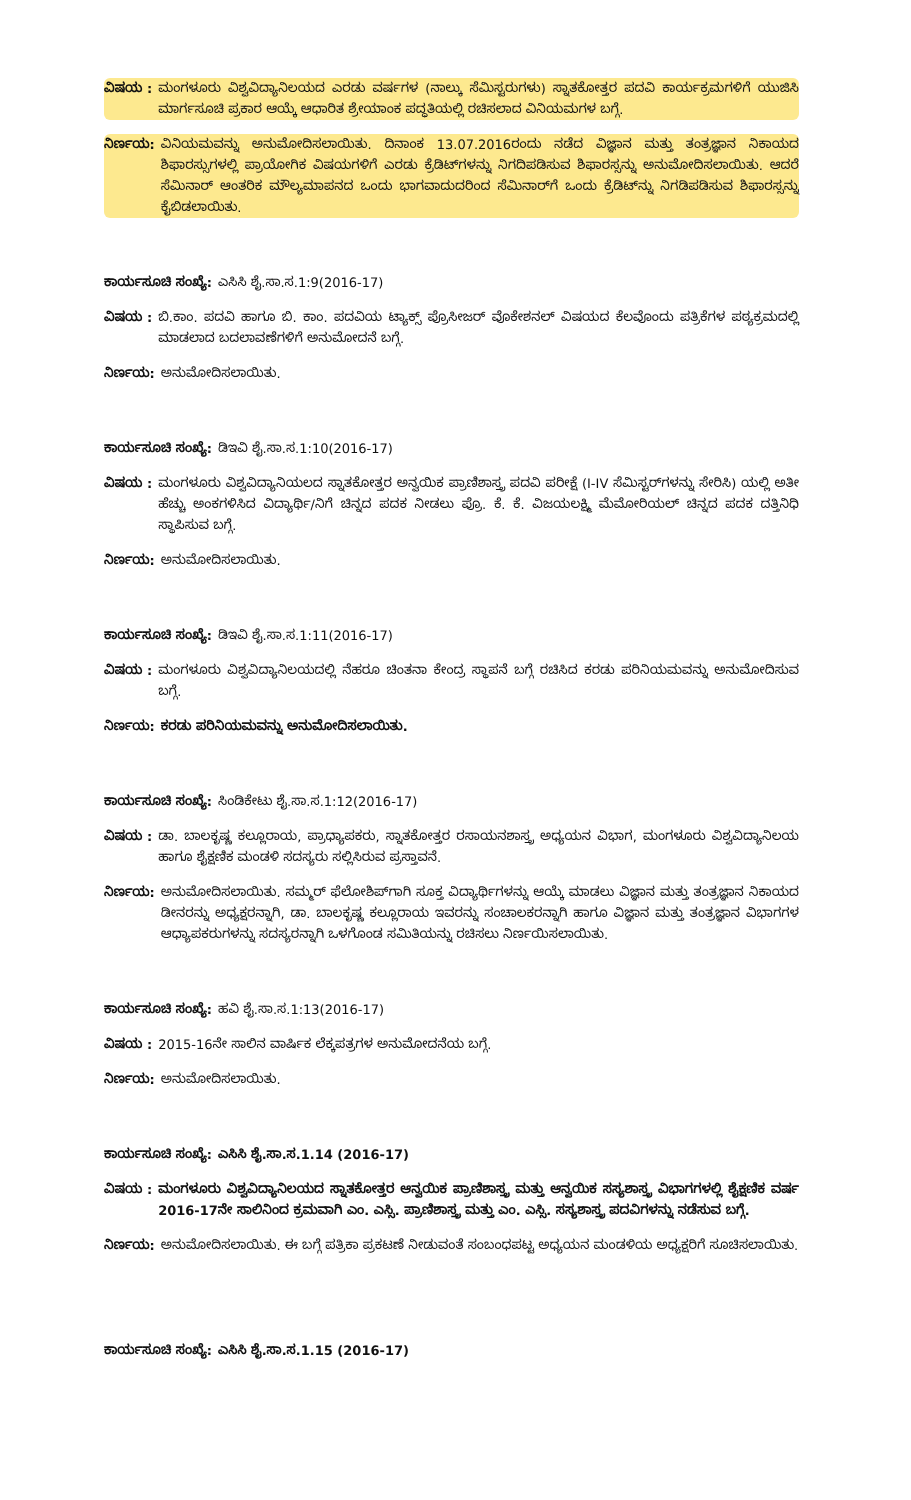ವಿಷಯ : ಮಂಗಳೂರು ವಿಶ್ವವಿದ್ಯಾನಿಲಯದ ಎರಡು ವರ್ಷಗಳ (ನಾಲ್ಕು ಸೆಮಿಸ್ಟರುಗಳು) ಸ್ನಾತಕೋತ್ತರ ಪದವಿ ಕಾರ್ಯಕ್ರಮಗಳಿಗೆ ಯುಜಿಸಿ ಮಾರ್ಗಸೂಚಿ ಪ್ರಕಾರ ಆಯ್ಕೆ ಆಧಾರಿತ ಶ್ರೇಯಾಂಕ ಪದ್ಧತಿಯಲ್ಲಿ ರಚಿಸಲಾದ ವಿನಿಯಮಗಳ ಬಗ್ಗೆ.
ನಿರ್ಣಯ: ವಿನಿಯಮವನ್ನು ಅನುಮೋದಿಸಲಾಯಿತು. ದಿನಾಂಕ 13.07.2016ರಂದು ನಡೆದ ವಿಜ್ಞಾನ ಮತ್ತು ತಂತ್ರಜ್ಞಾನ ನಿಕಾಯದ ಶಿಫಾರಸ್ಸುಗಳಲ್ಲಿ ಪ್ರಾಯೋಗಿಕ ವಿಷಯಗಳಿಗೆ ಎರಡು ಕ್ರೆಡಿಟ್‌ಗಳನ್ನು ನಿಗದಿಪಡಿಸುವ ಶಿಫಾರಸ್ಸನ್ನು ಅನುಮೋದಿಸಲಾಯಿತು. ಆದರೆ ಸೆಮಿನಾರ್ ಆಂತರಿಕ ಮೌಲ್ಯಮಾಪನದ ಒಂದು ಭಾಗವಾದುದರಿಂದ ಸೆಮಿನಾರ್‌ಗೆ ಒಂದು ಕ್ರೆಡಿಟ್‌ನ್ನು ನಿಗಡಿಪಡಿಸುವ ಶಿಫಾರಸ್ಸನ್ನು ಕೈಬಿಡಲಾಯಿತು.
ಕಾರ್ಯಸೂಚಿ ಸಂಖ್ಯೆ: ಎಸಿಸಿ ಶೈ.ಸಾ.ಸ.1:9(2016-17)
ವಿಷಯ : ಬಿ.ಕಾಂ. ಪದವಿ ಹಾಗೂ ಬಿ. ಕಾಂ. ಪದವಿಯ ಟ್ಯಾಕ್ಸ್ ಪ್ರೊಸೀಜರ್ ವೊಕೇಶನಲ್ ವಿಷಯದ ಕೆಲವೊಂದು ಪತ್ರಿಕೆಗಳ ಪಠ್ಯಕ್ರಮದಲ್ಲಿ ಮಾಡಲಾದ ಬದಲಾವಣೆಗಳಿಗೆ ಅನುಮೋದನೆ ಬಗ್ಗೆ.
ನಿರ್ಣಯ: ಅನುಮೋದಿಸಲಾಯಿತು.
ಕಾರ್ಯಸೂಚಿ ಸಂಖ್ಯೆ: ಡಿಇವಿ ಶೈ.ಸಾ.ಸ.1:10(2016-17)
ವಿಷಯ : ಮಂಗಳೂರು ವಿಶ್ವವಿದ್ಯಾನಿಯಲದ ಸ್ನಾತಕೋತ್ತರ ಅನ್ವಯಿಕ ಪ್ರಾಣಿಶಾಸ್ತ್ರ ಪದವಿ ಪರೀಕ್ಷೆ (I-IV ಸೆಮಿಸ್ಟರ್‌ಗಳನ್ನು ಸೇರಿಸಿ) ಯಲ್ಲಿ ಅತೀ ಹೆಚ್ಚು ಅಂಕಗಳಿಸಿದ ವಿದ್ಯಾರ್ಥಿ/ನಿಗೆ ಚಿನ್ನದ ಪದಕ ನೀಡಲು ಪ್ರೊ. ಕೆ. ಕೆ. ವಿಜಯಲಕ್ಷ್ಮಿ ಮೆಮೋರಿಯಲ್ ಚಿನ್ನದ ಪದಕ ದತ್ತಿನಿಧಿ ಸ್ಥಾಪಿಸುವ ಬಗ್ಗೆ.
ನಿರ್ಣಯ: ಅನುಮೋದಿಸಲಾಯಿತು.
ಕಾರ್ಯಸೂಚಿ ಸಂಖ್ಯೆ: ಡಿಇವಿ ಶೈ.ಸಾ.ಸ.1:11(2016-17)
ವಿಷಯ : ಮಂಗಳೂರು ವಿಶ್ವವಿದ್ಯಾನಿಲಯದಲ್ಲಿ ನೆಹರೂ ಚಿಂತನಾ ಕೇಂದ್ರ ಸ್ಥಾಪನೆ ಬಗ್ಗೆ ರಚಿಸಿದ ಕರಡು ಪರಿನಿಯಮವನ್ನು ಅನುಮೋದಿಸುವ ಬಗ್ಗೆ.
ನಿರ್ಣಯ: ಕರಡು ಪರಿನಿಯಮವನ್ನು ಅನುಮೋದಿಸಲಾಯಿತು.
ಕಾರ್ಯಸೂಚಿ ಸಂಖ್ಯೆ: ಸಿಂಡಿಕೇಟು ಶೈ.ಸಾ.ಸ.1:12(2016-17)
ವಿಷಯ : ಡಾ. ಬಾಲಕೃಷ್ಣ ಕಲ್ಲೂರಾಯ, ಪ್ರಾಧ್ಯಾಪಕರು, ಸ್ನಾತಕೋತ್ತರ ರಸಾಯನಶಾಸ್ತ್ರ ಅಧ್ಯಯನ ವಿಭಾಗ, ಮಂಗಳೂರು ವಿಶ್ವವಿದ್ಯಾನಿಲಯ ಹಾಗೂ ಶೈಕ್ಷಣಿಕ ಮಂಡಳಿ ಸದಸ್ಯರು ಸಲ್ಲಿಸಿರುವ ಪ್ರಸ್ತಾವನೆ.
ನಿರ್ಣಯ: ಅನುಮೋದಿಸಲಾಯಿತು. ಸಮ್ಮರ್ ಫೆಲೋಶಿಪ್‌ಗಾಗಿ ಸೂಕ್ತ ವಿದ್ಯಾರ್ಥಿಗಳನ್ನು ಆಯ್ಕೆ ಮಾಡಲು ವಿಜ್ಞಾನ ಮತ್ತು ತಂತ್ರಜ್ಞಾನ ನಿಕಾಯದ ಡೀನರನ್ನು ಅಧ್ಯಕ್ಷರನ್ನಾಗಿ, ಡಾ. ಬಾಲಕೃಷ್ಣ ಕಲ್ಲೂರಾಯ ಇವರನ್ನು ಸಂಚಾಲಕರನ್ನಾಗಿ ಹಾಗೂ ವಿಜ್ಞಾನ ಮತ್ತು ತಂತ್ರಜ್ಞಾನ ವಿಭಾಗಗಳ ಆಧ್ಯಾಪಕರುಗಳನ್ನು ಸದಸ್ಯರನ್ನಾಗಿ ಒಳಗೊಂಡ ಸಮಿತಿಯನ್ನು ರಚಿಸಲು ನಿರ್ಣಯಿಸಲಾಯಿತು.
ಕಾರ್ಯಸೂಚಿ ಸಂಖ್ಯೆ: ಹವಿ ಶೈ.ಸಾ.ಸ.1:13(2016-17)
ವಿಷಯ : 2015-16ನೇ ಸಾಲಿನ ವಾರ್ಷಿಕ ಲೆಕ್ಕಪತ್ರಗಳ ಅನುಮೋದನೆಯ ಬಗ್ಗೆ.
ನಿರ್ಣಯ: ಅನುಮೋದಿಸಲಾಯಿತು.
ಕಾರ್ಯಸೂಚಿ ಸಂಖ್ಯೆ: ಎಸಿಸಿ ಶೈ.ಸಾ.ಸ.1.14 (2016-17)
ವಿಷಯ : ಮಂಗಳೂರು ವಿಶ್ವವಿದ್ಯಾನಿಲಯದ ಸ್ನಾತಕೋತ್ತರ ಆನ್ವಯಿಕ ಪ್ರಾಣಿಶಾಸ್ತ್ರ ಮತ್ತು ಆನ್ವಯಿಕ ಸಸ್ಯಶಾಸ್ತ್ರ ವಿಭಾಗಗಳಲ್ಲಿ ಶೈಕ್ಷಣಿಕ ವರ್ಷ 2016-17ನೇ ಸಾಲಿನಿಂದ ಕ್ರಮವಾಗಿ ಎಂ. ಎಸ್ಸಿ. ಪ್ರಾಣಿಶಾಸ್ತ್ರ ಮತ್ತು ಎಂ. ಎಸ್ಸಿ. ಸಸ್ಯಶಾಸ್ತ್ರ ಪದವಿಗಳನ್ನು ನಡೆಸುವ ಬಗ್ಗೆ.
ನಿರ್ಣಯ: ಅನುಮೋದಿಸಲಾಯಿತು. ಈ ಬಗ್ಗೆ ಪತ್ರಿಕಾ ಪ್ರಕಟಣೆ ನೀಡುವಂತೆ ಸಂಬಂಧಪಟ್ಟ ಅಧ್ಯಯನ ಮಂಡಳಿಯ ಅಧ್ಯಕ್ಷರಿಗೆ ಸೂಚಿಸಲಾಯಿತು.
ಕಾರ್ಯಸೂಚಿ ಸಂಖ್ಯೆ: ಎಸಿಸಿ ಶೈ.ಸಾ.ಸ.1.15 (2016-17)